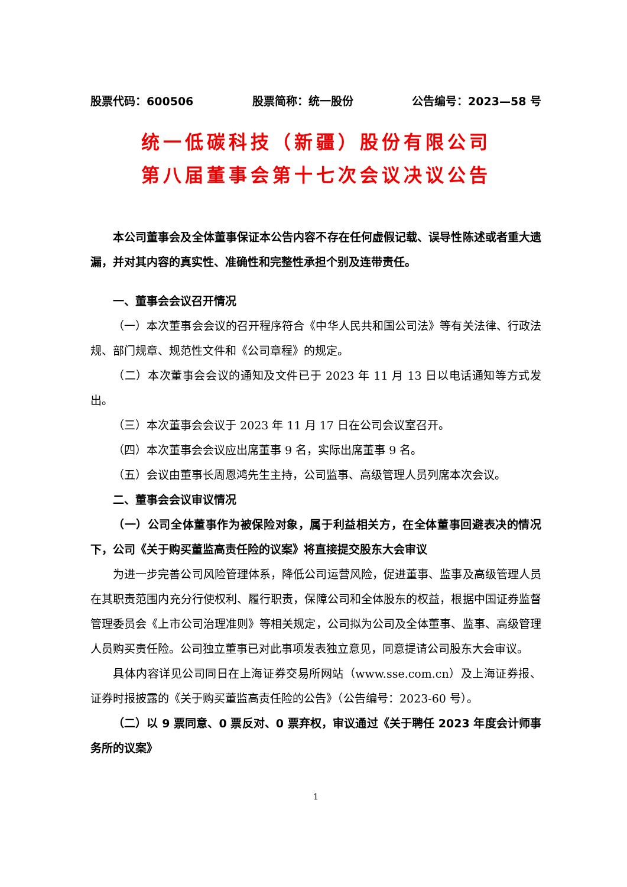股票代码：600506 股票简称：统一股份 公告编号：2023—58 号
统一低碳科技（新疆）股份有限公司
第八届董事会第十七次会议决议公告
本公司董事会及全体董事保证本公告内容不存在任何虚假记载、误导性陈述或者重大遗漏，并对其内容的真实性、准确性和完整性承担个别及连带责任。
一、董事会会议召开情况
（一）本次董事会会议的召开程序符合《中华人民共和国公司法》等有关法律、行政法规、部门规章、规范性文件和《公司章程》的规定。
（二）本次董事会会议的通知及文件已于 2023 年 11 月 13 日以电话通知等方式发出。
（三）本次董事会会议于 2023 年 11 月 17 日在公司会议室召开。
（四）本次董事会会议应出席董事 9 名，实际出席董事 9 名。
（五）会议由董事长周恩鸿先生主持，公司监事、高级管理人员列席本次会议。
二、董事会会议审议情况
（一）公司全体董事作为被保险对象，属于利益相关方，在全体董事回避表决的情况下，公司《关于购买董监高责任险的议案》将直接提交股东大会审议
为进一步完善公司风险管理体系，降低公司运营风险，促进董事、监事及高级管理人员在其职责范围内充分行使权利、履行职责，保障公司和全体股东的权益，根据中国证券监督管理委员会《上市公司治理准则》等相关规定，公司拟为公司及全体董事、监事、高级管理人员购买责任险。公司独立董事已对此事项发表独立意见，同意提请公司股东大会审议。
具体内容详见公司同日在上海证券交易所网站（www.sse.com.cn）及上海证券报、证券时报披露的《关于购买董监高责任险的公告》（公告编号：2023-60 号）。
（二）以 9 票同意、0 票反对、0 票弃权，审议通过《关于聘任 2023 年度会计师事务所的议案》
1